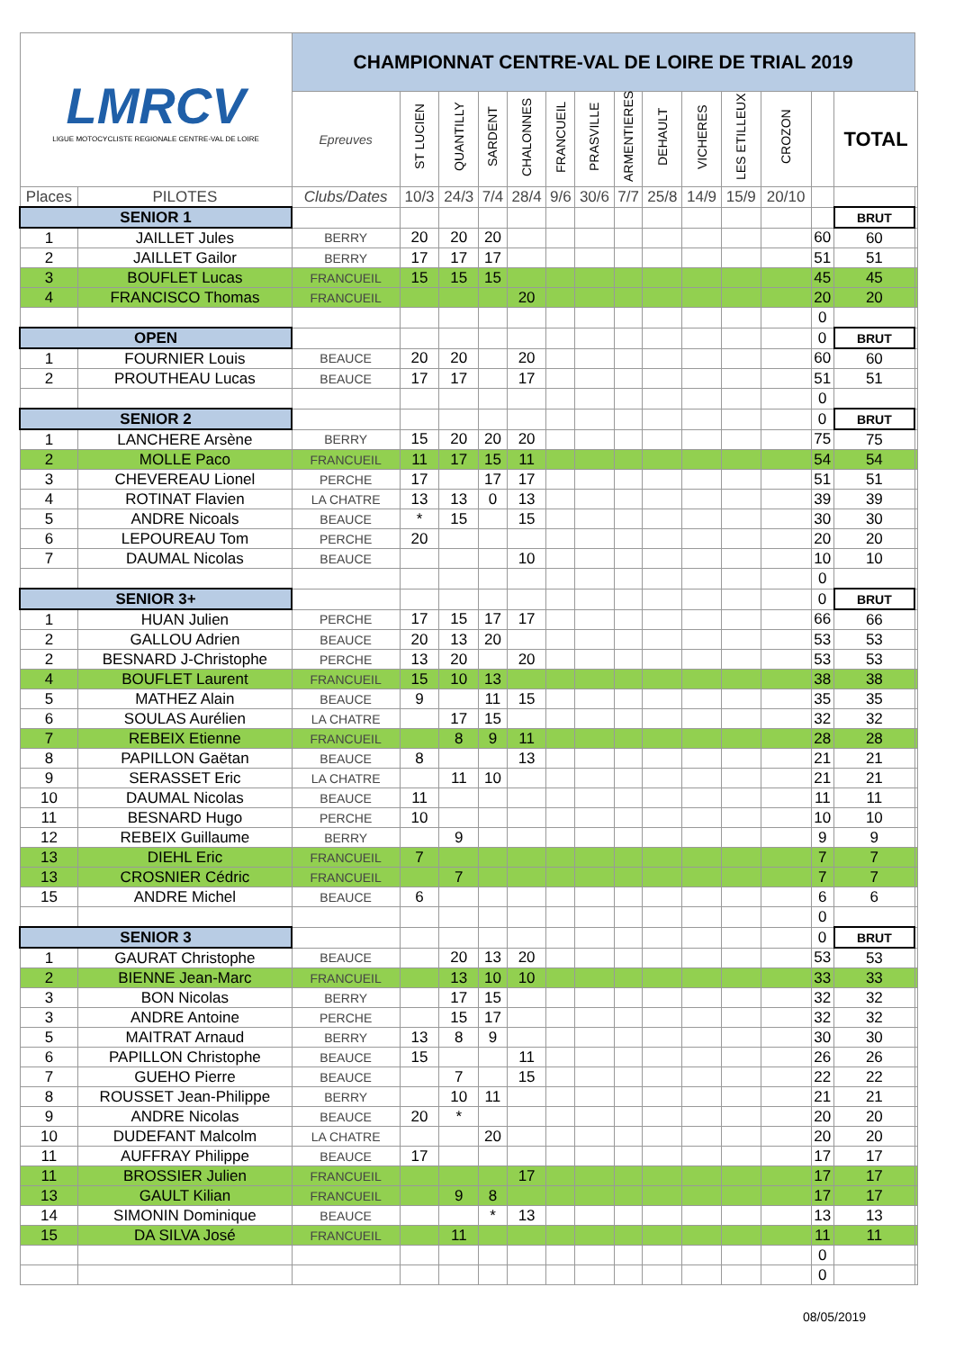| LMRCV LIGUE MOTOCYCLISTE REGIONALE CENTRE-VAL DE LOIRE | | CHAMPIONNAT CENTRE-VAL DE LOIRE DE TRIAL 2019 | | | | | | | | | | | | | | |
| | | Epreuves | ST LUCIEN | QUANTILLY | SARDENT | CHALONNES | FRANCUEIL | PRASVILLE | ARMENTIERES | DEHAULT | VICHERES | LES ETILLEUX | CROZON | | TOTAL | |
| Places | PILOTES | Clubs/Dates | 10/3 | 24/3 | 7/4 | 28/4 | 9/6 | 30/6 | 7/7 | 25/8 | 14/9 | 15/9 | 20/10 | | | |
| SENIOR 1 | | | | | | | | | | | | | | | BRUT | |
| 1 | JAILLET Jules | BERRY | 20 | 20 | 20 | | | | | | | | | 60 | 60 | |
| 2 | JAILLET Gailor | BERRY | 17 | 17 | 17 | | | | | | | | | 51 | 51 | |
| 3 | BOUFLET Lucas | FRANCUEIL | 15 | 15 | 15 | | | | | | | | | 45 | 45 | |
| 4 | FRANCISCO Thomas | FRANCUEIL | | | | 20 | | | | | | | | 20 | 20 | |
| | | | | | | | | | | | | | | 0 | | |
| OPEN | | | | | | | | | | | | | | 0 | BRUT | |
| 1 | FOURNIER Louis | BEAUCE | 20 | 20 | | 20 | | | | | | | | 60 | 60 | |
| 2 | PROUTHEAU Lucas | BEAUCE | 17 | 17 | | 17 | | | | | | | | 51 | 51 | |
| | | | | | | | | | | | | | | 0 | | |
| SENIOR 2 | | | | | | | | | | | | | | 0 | BRUT | |
| 1 | LANCHERE Arsène | BERRY | 15 | 20 | 20 | 20 | | | | | | | | 75 | 75 | |
| 2 | MOLLE Paco | FRANCUEIL | 11 | 17 | 15 | 11 | | | | | | | | 54 | 54 | |
| 3 | CHEVEREAU Lionel | PERCHE | 17 | | 17 | 17 | | | | | | | | 51 | 51 | |
| 4 | ROTINAT Flavien | LA CHATRE | 13 | 13 | 0 | 13 | | | | | | | | 39 | 39 | |
| 5 | ANDRE Nicoals | BEAUCE | * | 15 | | 15 | | | | | | | | 30 | 30 | |
| 6 | LEPOUREAU Tom | PERCHE | 20 | | | | | | | | | | | 20 | 20 | |
| 7 | DAUMAL Nicolas | BEAUCE | | | | 10 | | | | | | | | 10 | 10 | |
| | | | | | | | | | | | | | | 0 | | |
| SENIOR 3+ | | | | | | | | | | | | | | 0 | BRUT | |
| 1 | HUAN Julien | PERCHE | 17 | 15 | 17 | 17 | | | | | | | | 66 | 66 | |
| 2 | GALLOU Adrien | BEAUCE | 20 | 13 | 20 | | | | | | | | | 53 | 53 | |
| 2 | BESNARD J-Christophe | PERCHE | 13 | 20 | | 20 | | | | | | | | 53 | 53 | |
| 4 | BOUFLET Laurent | FRANCUEIL | 15 | 10 | 13 | | | | | | | | | 38 | 38 | |
| 5 | MATHEZ Alain | BEAUCE | 9 | | 11 | 15 | | | | | | | | 35 | 35 | |
| 6 | SOULAS Aurélien | LA CHATRE | | 17 | 15 | | | | | | | | | 32 | 32 | |
| 7 | REBEIX Etienne | FRANCUEIL | | 8 | 9 | 11 | | | | | | | | 28 | 28 | |
| 8 | PAPILLON Gaëtan | BEAUCE | 8 | | | 13 | | | | | | | | 21 | 21 | |
| 9 | SERASSET Eric | LA CHATRE | | 11 | 10 | | | | | | | | | 21 | 21 | |
| 10 | DAUMAL Nicolas | BEAUCE | 11 | | | | | | | | | | | 11 | 11 | |
| 11 | BESNARD Hugo | PERCHE | 10 | | | | | | | | | | | 10 | 10 | |
| 12 | REBEIX Guillaume | BERRY | | 9 | | | | | | | | | | 9 | 9 | |
| 13 | DIEHL Eric | FRANCUEIL | 7 | | | | | | | | | | | 7 | 7 | |
| 13 | CROSNIER Cédric | FRANCUEIL | | 7 | | | | | | | | | | 7 | 7 | |
| 15 | ANDRE Michel | BEAUCE | 6 | | | | | | | | | | | 6 | 6 | |
| | | | | | | | | | | | | | | 0 | | |
| SENIOR 3 | | | | | | | | | | | | | | 0 | BRUT | |
| 1 | GAURAT Christophe | BEAUCE | | 20 | 13 | 20 | | | | | | | | 53 | 53 | |
| 2 | BIENNE Jean-Marc | FRANCUEIL | | 13 | 10 | 10 | | | | | | | | 33 | 33 | |
| 3 | BON Nicolas | BERRY | | 17 | 15 | | | | | | | | | 32 | 32 | |
| 3 | ANDRE Antoine | PERCHE | | 15 | 17 | | | | | | | | | 32 | 32 | |
| 5 | MAITRAT Arnaud | BERRY | 13 | 8 | 9 | | | | | | | | | 30 | 30 | |
| 6 | PAPILLON Christophe | BEAUCE | 15 | | | 11 | | | | | | | | 26 | 26 | |
| 7 | GUEHO Pierre | BEAUCE | | 7 | | 15 | | | | | | | | 22 | 22 | |
| 8 | ROUSSET Jean-Philippe | BERRY | | 10 | 11 | | | | | | | | | 21 | 21 | |
| 9 | ANDRE Nicolas | BEAUCE | 20 | * | | | | | | | | | | 20 | 20 | |
| 10 | DUDEFANT Malcolm | LA CHATRE | | | 20 | | | | | | | | | 20 | 20 | |
| 11 | AUFFRAY Philippe | BEAUCE | 17 | | | | | | | | | | | 17 | 17 | |
| 11 | BROSSIER Julien | FRANCUEIL | | | | 17 | | | | | | | | 17 | 17 | |
| 13 | GAULT Kilian | FRANCUEIL | | 9 | 8 | | | | | | | | | 17 | 17 | |
| 14 | SIMONIN Dominique | BEAUCE | | | * | 13 | | | | | | | | 13 | 13 | |
| 15 | DA SILVA José | FRANCUEIL | | 11 | | | | | | | | | | 11 | 11 | |
| | | | | | | | | | | | | | | 0 | | |
| | | | | | | | | | | | | | | 0 | | |
08/05/2019